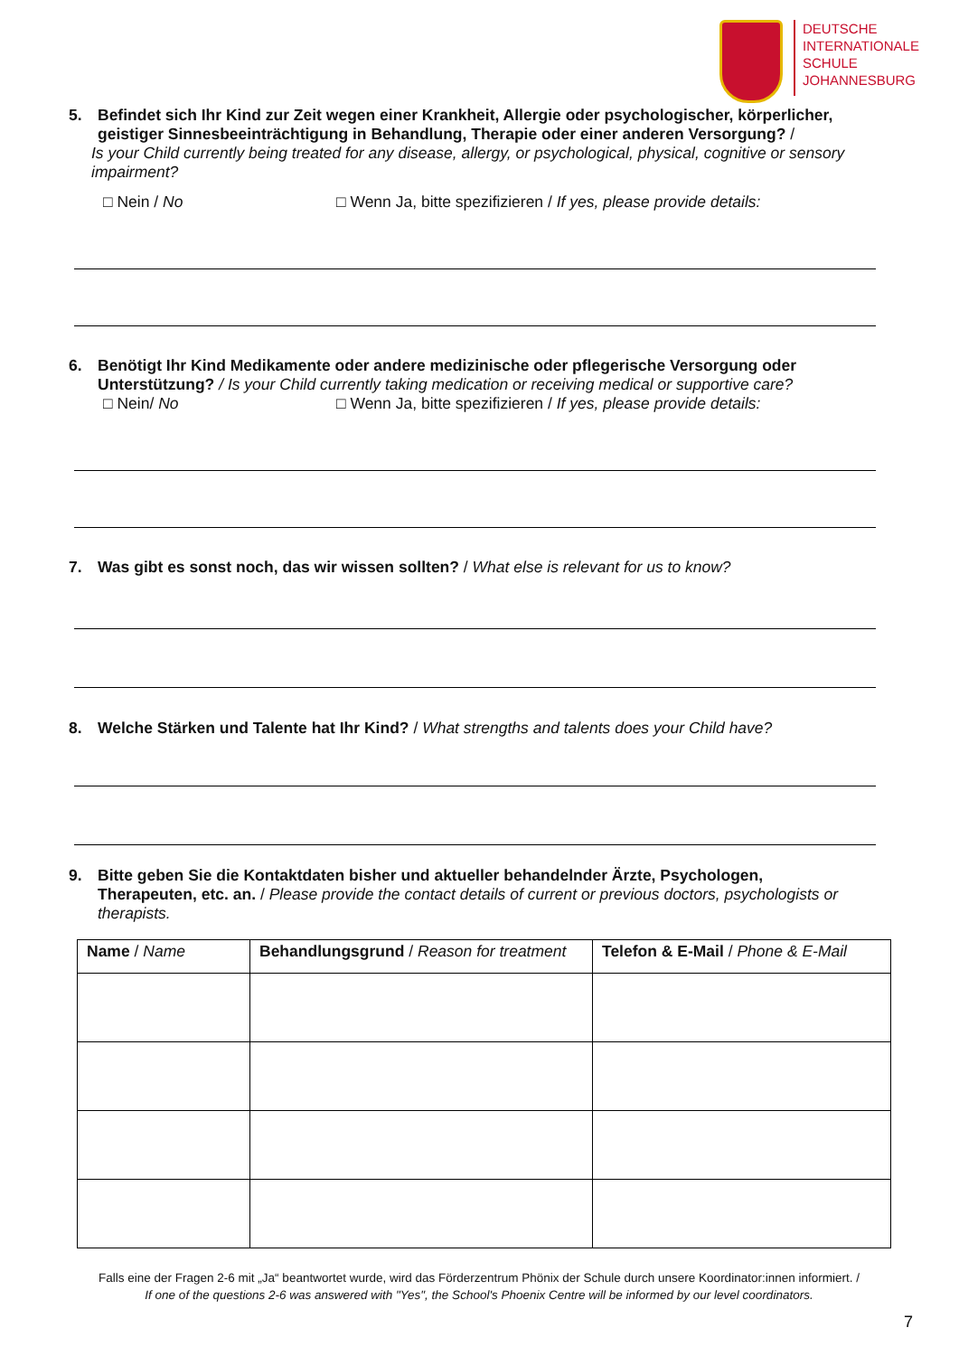DEUTSCHE
INTERNATIONALE
SCHULE
JOHANNESBURG
5. Befindet sich Ihr Kind zur Zeit wegen einer Krankheit, Allergie oder psychologischer, körperlicher,
geistiger Sinnesbeeinträchtigung in Behandlung, Therapie oder einer anderen Versorgung? /
Is your Child currently being treated for any disease, allergy, or psychological, physical, cognitive or sensory impairment?
□ Nein / No □ Wenn Ja, bitte spezifizieren / If yes, please provide details:
6. Benötigt Ihr Kind Medikamente oder andere medizinische oder pflegerische Versorgung oder
Unterstützung? / Is your Child currently taking medication or receiving medical or supportive care?
□ Nein/ No □ Wenn Ja, bitte spezifizieren / If yes, please provide details:
7. Was gibt es sonst noch, das wir wissen sollten? / What else is relevant for us to know?
8. Welche Stärken und Talente hat Ihr Kind? / What strengths and talents does your Child have?
9. Bitte geben Sie die Kontaktdaten bisher und aktueller behandelnder Ärzte, Psychologen,
Therapeuten, etc. an. / Please provide the contact details of current or previous doctors, psychologists or therapists.
| Name / Name | Behandlungsgrund / Reason for treatment | Telefon & E-Mail / Phone & E-Mail |
| --- | --- | --- |
Falls eine der Fragen 2-6 mit „Ja“ beantwortet wurde, wird das Förderzentrum Phönix der Schule durch unsere Koordinator:innen informiert. /
If one of the questions 2-6 was answered with "Yes", the School's Phoenix Centre will be informed by our level coordinators.
7